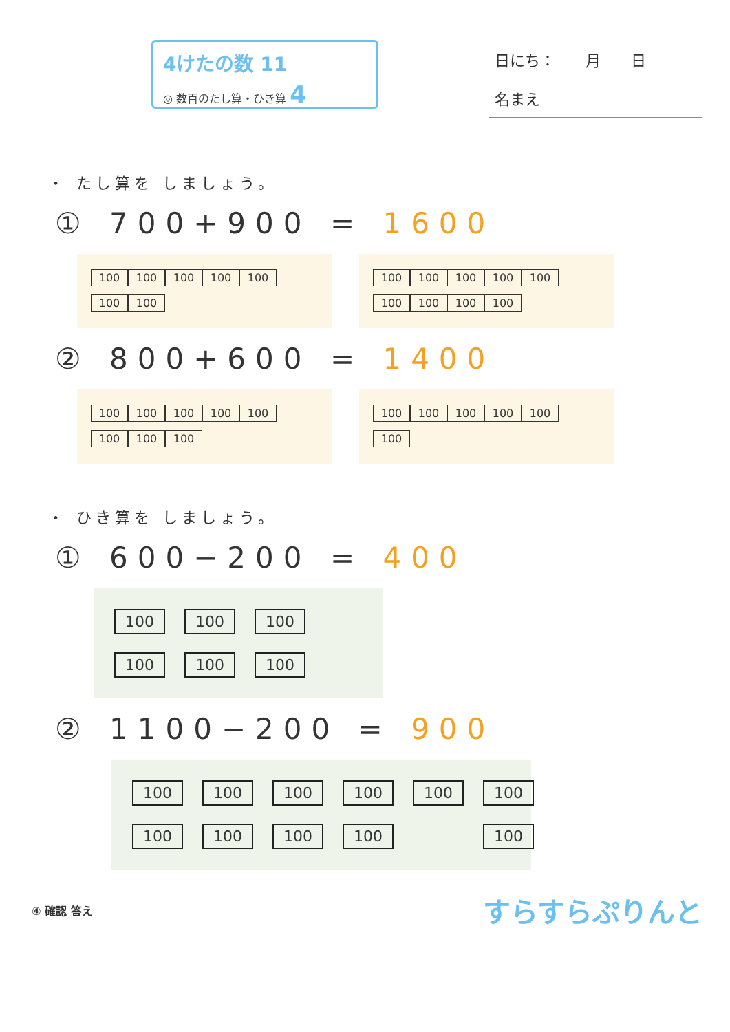4けたの数 11
◎ 数百のたし算・ひき算 4
日にち：　　月　　日
名まえ
・ たし算を しましょう。
① 700+900 = 1600
100 100 100 100 100
100 100
100 100 100 100 100
100 100 100 100
② 800+600 = 1400
100 100 100 100 100
100 100 100
100 100 100 100 100
100
・ ひき算を しましょう。
① 600−200 = 400
100 100 100 100 100 100
② 1100−200 = 900
100 100 100 100 100 100 100 100 100 100 100
④ 確認 答え すらすらぷりんと